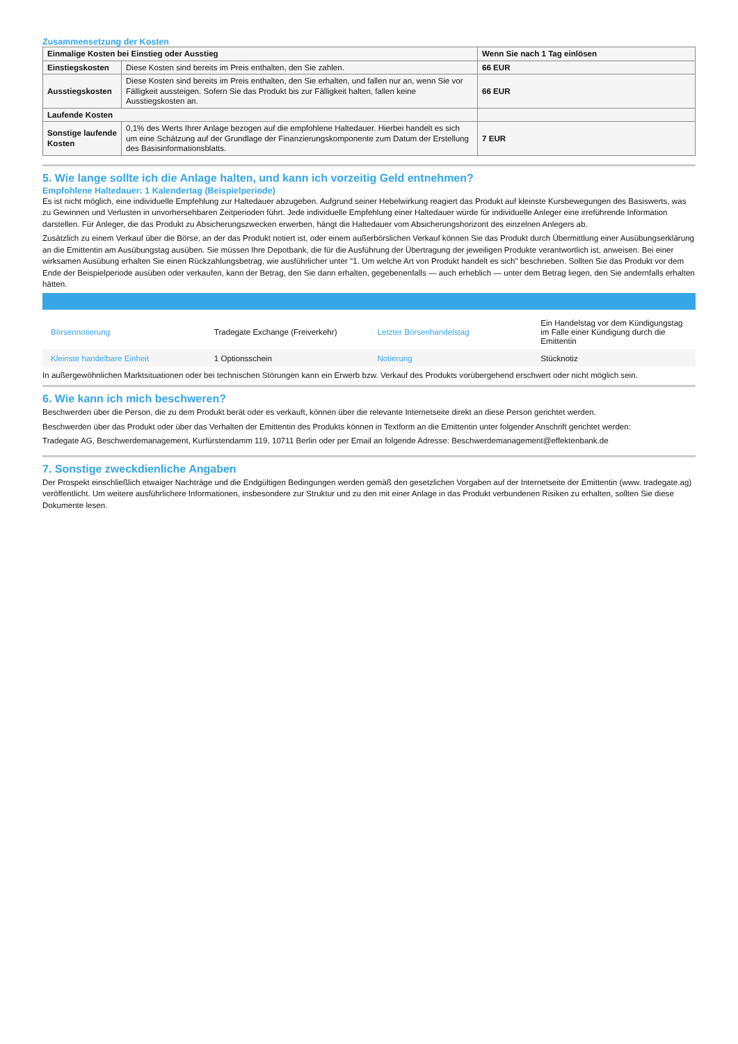Zusammensetzung der Kosten
| Einmalige Kosten bei Einstieg oder Ausstieg | | Wenn Sie nach 1 Tag einlösen |
| Einstiegskosten | Diese Kosten sind bereits im Preis enthalten, den Sie zahlen. | 66 EUR |
| Ausstiegskosten | Diese Kosten sind bereits im Preis enthalten, den Sie erhalten, und fallen nur an, wenn Sie vor Fälligkeit aussteigen. Sofern Sie das Produkt bis zur Fälligkeit halten, fallen keine Ausstiegskosten an. | 66 EUR |
| Laufende Kosten | | |
| Sonstige laufende Kosten | 0,1% des Werts Ihrer Anlage bezogen auf die empfohlene Haltedauer. Hierbei handelt es sich um eine Schätzung auf der Grundlage der Finanzierungskomponente zum Datum der Erstellung des Basisinformationsblatts. | 7 EUR |
5. Wie lange sollte ich die Anlage halten, und kann ich vorzeitig Geld entnehmen?
Empfohlene Haltedauer: 1 Kalendertag (Beispielperiode)
Es ist nicht möglich, eine individuelle Empfehlung zur Haltedauer abzugeben. Aufgrund seiner Hebelwirkung reagiert das Produkt auf kleinste Kursbewegungen des Basiswerts, was zu Gewinnen und Verlusten in unvorhersehbaren Zeitperioden führt. Jede individuelle Empfehlung einer Haltedauer würde für individuelle Anleger eine irreführende Information darstellen. Für Anleger, die das Produkt zu Absicherungszwecken erwerben, hängt die Haltedauer vom Absicherungshorizont des einzelnen Anlegers ab.
Zusätzlich zu einem Verkauf über die Börse, an der das Produkt notiert ist, oder einem außerbörslichen Verkauf können Sie das Produkt durch Übermittlung einer Ausübungserklärung an die Emittentin am Ausübungstag ausüben. Sie müssen Ihre Depotbank, die für die Ausführung der Übertragung der jeweiligen Produkte verantwortlich ist, anweisen. Bei einer wirksamen Ausübung erhalten Sie einen Rückzahlungsbetrag, wie ausführlicher unter "1. Um welche Art von Produkt handelt es sich" beschrieben. Sollten Sie das Produkt vor dem Ende der Beispielperiode ausüben oder verkaufen, kann der Betrag, den Sie dann erhalten, gegebenenfalls — auch erheblich — unter dem Betrag liegen, den Sie andernfalls erhalten hätten.
| Börsennotierung | Tradegate Exchange (Freiverkehr) | Letzter Börsenhandelstag | Ein Handelstag vor dem Kündigungstag im Falle einer Kündigung durch die Emittentin |
| Kleinste handelbare Einheit | 1 Optionsschein | Notierung | Stücknotiz |
In außergewöhnlichen Marktsituationen oder bei technischen Störungen kann ein Erwerb bzw. Verkauf des Produkts vorübergehend erschwert oder nicht möglich sein.
6. Wie kann ich mich beschweren?
Beschwerden über die Person, die zu dem Produkt berät oder es verkauft, können über die relevante Internetseite direkt an diese Person gerichtet werden.
Beschwerden über das Produkt oder über das Verhalten der Emittentin des Produkts können in Textform an die Emittentin unter folgender Anschrift gerichtet werden:
Tradegate AG, Beschwerdemanagement, Kurfürstendamm 119, 10711 Berlin oder per Email an folgende Adresse: Beschwerdemanagement@effektenbank.de
7. Sonstige zweckdienliche Angaben
Der Prospekt einschließlich etwaiger Nachträge und die Endgültigen Bedingungen werden gemäß den gesetzlichen Vorgaben auf der Internetseite der Emittentin (www. tradegate.ag) veröffentlicht. Um weitere ausführlichere Informationen, insbesondere zur Struktur und zu den mit einer Anlage in das Produkt verbundenen Risiken zu erhalten, sollten Sie diese Dokumente lesen.